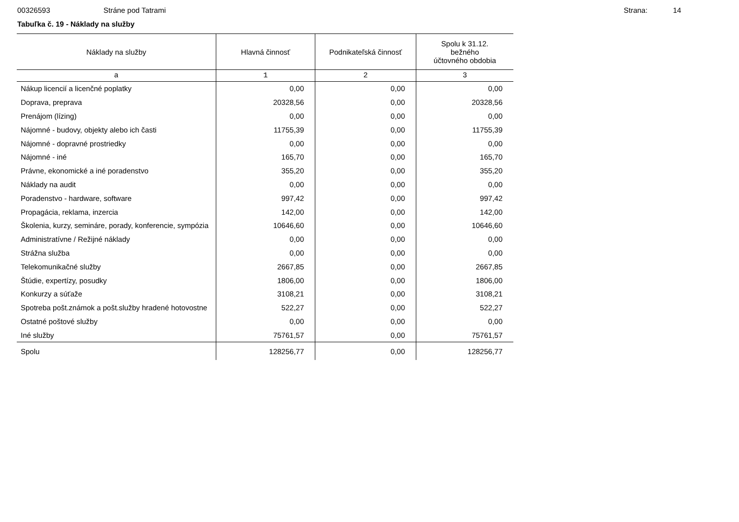00326593 Stráne pod Tatrami Strana: 14
Tabuľka č. 19 - Náklady na služby
| Náklady na služby | Hlavná činnosť | Podnikateľská činnosť | Spolu k 31.12. bežného účtovného obdobia |
| --- | --- | --- | --- |
| a | 1 | 2 | 3 |
| Nákup licencií a licenčné poplatky | 0,00 | 0,00 | 0,00 |
| Doprava, preprava | 20328,56 | 0,00 | 20328,56 |
| Prenájom (lízing) | 0,00 | 0,00 | 0,00 |
| Nájomné - budovy, objekty alebo ich časti | 11755,39 | 0,00 | 11755,39 |
| Nájomné - dopravné prostriedky | 0,00 | 0,00 | 0,00 |
| Nájomné - iné | 165,70 | 0,00 | 165,70 |
| Právne, ekonomické a iné poradenstvo | 355,20 | 0,00 | 355,20 |
| Náklady na audit | 0,00 | 0,00 | 0,00 |
| Poradenstvo - hardware, software | 997,42 | 0,00 | 997,42 |
| Propagácia, reklama, inzercia | 142,00 | 0,00 | 142,00 |
| Školenia, kurzy, semináre, porady, konferencie, sympózia | 10646,60 | 0,00 | 10646,60 |
| Administratívne / Režijné náklady | 0,00 | 0,00 | 0,00 |
| Strážna služba | 0,00 | 0,00 | 0,00 |
| Telekomunikačné služby | 2667,85 | 0,00 | 2667,85 |
| Štúdie, expertízy, posudky | 1806,00 | 0,00 | 1806,00 |
| Konkurzy a súťaže | 3108,21 | 0,00 | 3108,21 |
| Spotreba pošt.známok a pošt.služby hradené hotovostne | 522,27 | 0,00 | 522,27 |
| Ostatné poštové služby | 0,00 | 0,00 | 0,00 |
| Iné služby | 75761,57 | 0,00 | 75761,57 |
| Spolu | 128256,77 | 0,00 | 128256,77 |